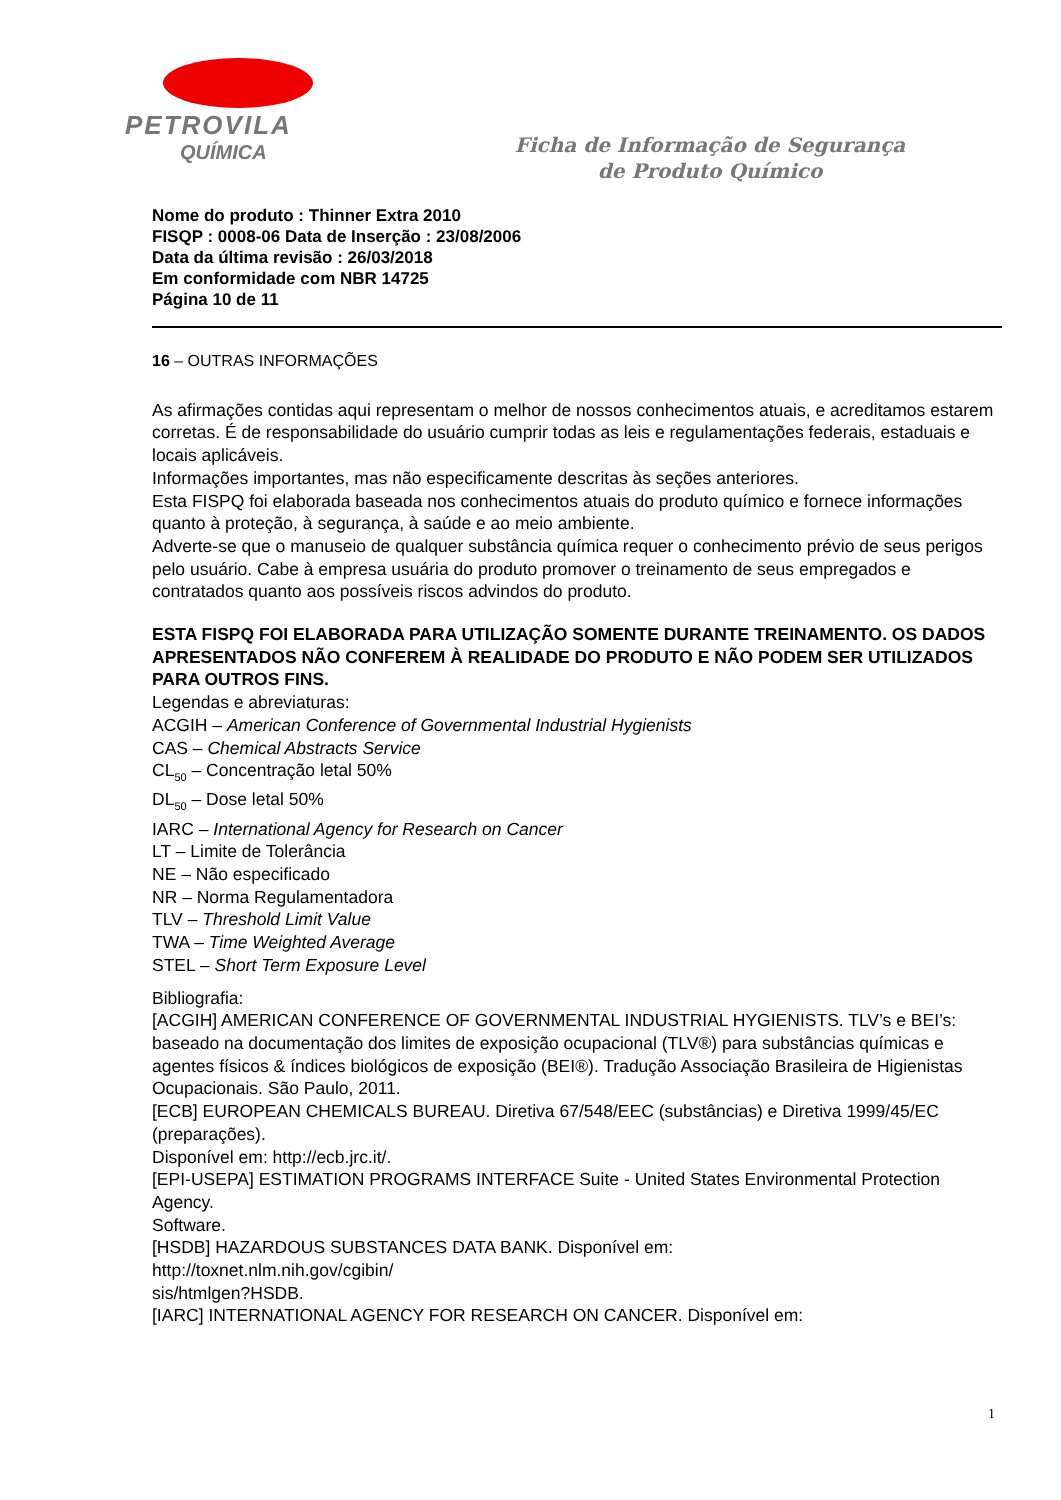PETROVILA
QUÍMICA
Ficha de Informação de Segurança
de Produto Químico
Nome do produto : Thinner Extra 2010
FISQP : 0008-06 Data de Inserção : 23/08/2006
Data da última revisão : 26/03/2018
Em conformidade com NBR 14725
Página 10 de 11
16 – OUTRAS INFORMAÇÕES
As afirmações contidas aqui representam o melhor de nossos conhecimentos atuais, e acreditamos estarem corretas. É de responsabilidade do usuário cumprir todas as leis e regulamentações federais, estaduais e locais aplicáveis.
Informações importantes, mas não especificamente descritas às seções anteriores.
Esta FISPQ foi elaborada baseada nos conhecimentos atuais do produto químico e fornece informações quanto à proteção, à segurança, à saúde e ao meio ambiente.
Adverte-se que o manuseio de qualquer substância química requer o conhecimento prévio de seus perigos pelo usuário. Cabe à empresa usuária do produto promover o treinamento de seus empregados e contratados quanto aos possíveis riscos advindos do produto.
ESTA FISPQ FOI ELABORADA PARA UTILIZAÇÃO SOMENTE DURANTE TREINAMENTO. OS DADOS APRESENTADOS NÃO CONFEREM À REALIDADE DO PRODUTO E NÃO PODEM SER UTILIZADOS PARA OUTROS FINS.
Legendas e abreviaturas:
ACGIH – American Conference of Governmental Industrial Hygienists
CAS – Chemical Abstracts Service
CL<sub>50</sub> – Concentração letal 50%
DL<sub>50</sub> – Dose letal 50%
IARC – International Agency for Research on Cancer
LT – Limite de Tolerância
NE – Não especificado
NR – Norma Regulamentadora
TLV – Threshold Limit Value
TWA – Time Weighted Average
STEL – Short Term Exposure Level
Bibliografia:
[ACGIH] AMERICAN CONFERENCE OF GOVERNMENTAL INDUSTRIAL HYGIENISTS. TLV’s e BEI’s: baseado na documentação dos limites de exposição ocupacional (TLV®) para substâncias químicas e
agentes físicos & índices biológicos de exposição (BEI®). Tradução Associação Brasileira de Higienistas
Ocupacionais. São Paulo, 2011.
[ECB] EUROPEAN CHEMICALS BUREAU. Diretiva 67/548/EEC (substâncias) e Diretiva 1999/45/EC (preparações).
Disponível em: http://ecb.jrc.it/.
[EPI-USEPA] ESTIMATION PROGRAMS INTERFACE Suite - United States Environmental Protection Agency.
Software.
[HSDB] HAZARDOUS SUBSTANCES DATA BANK. Disponível em:
http://toxnet.nlm.nih.gov/cgibin/
sis/htmlgen?HSDB.
[IARC] INTERNATIONAL AGENCY FOR RESEARCH ON CANCER. Disponível em:
1